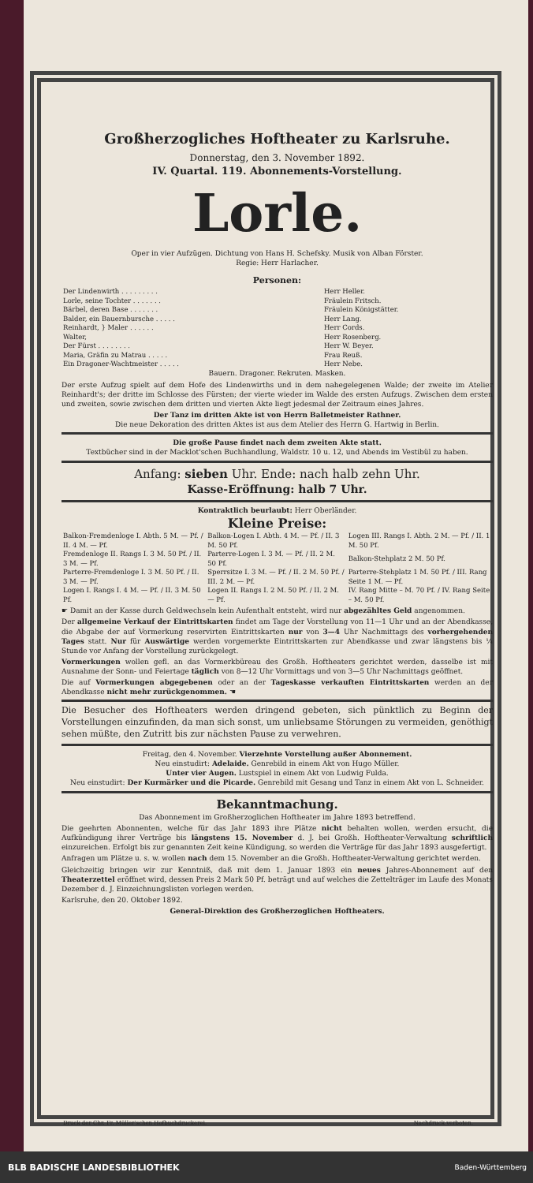Großherzogliches Hoftheater zu Karlsruhe.
Donnerstag, den 3. November 1892.
IV. Quartal. 119. Abonnements-Vorstellung.
Lorle.
Oper in vier Aufzügen. Dichtung von Hans H. Schefsky. Musik von Alban Förster.
Regie: Herr Harlacher.
Personen:
| Der Lindenwirth . . . . . . . . . | Herr Heller. |
| Lorle, seine Tochter . . . . . . . | Fräulein Fritsch. |
| Bärbel, deren Base . . . . . . . | Fräulein Königstätter. |
| Balder, ein Bauernbursche . . . . . | Herr Lang. |
| Reinhardt, } Maler . . . . . . | Herr Cords. |
| Walter, | Herr Rosenberg. |
| Der Fürst . . . . . . . . | Herr W. Beyer. |
| Maria, Gräfin zu Matrau . . . . . | Frau Reuß. |
| Ein Dragoner-Wachtmeister . . . . . | Herr Nebe. |
Bauern. Dragoner. Rekruten. Masken.
Der erste Aufzug spielt auf dem Hofe des Lindenwirths und in dem nahegelegenen Walde; der zweite im Atelier Reinhardt's; der dritte im Schlosse des Fürsten; der vierte wieder im Walde des ersten Aufzugs. Zwischen dem ersten und zweiten, sowie zwischen dem dritten und vierten Akte liegt jedesmal der Zeitraum eines Jahres.
Der Tanz im dritten Akte ist von Herrn Balletmeister Rathner.
Die neue Dekoration des dritten Aktes ist aus dem Atelier des Herrn G. Hartwig in Berlin.
Die große Pause findet nach dem zweiten Akte statt.
Textbücher sind in der Macklot'schen Buchhandlung, Waldstr. 10 u. 12, und Abends im Vestibül zu haben.
Anfang: sieben Uhr. Ende: nach halb zehn Uhr.
Kasse-Eröffnung: halb 7 Uhr.
Kontraktlich beurlaubt: Herr Oberländer.
Kleine Preise:
| Balkon-Fremdenloge I. Abth. 5 M. — Pf. / II. 4 M. — Pf. | Balkon-Logen I. Abth. 4 M. — Pf. / II. 3 M. 50 Pf. | Logen III. Rangs I. Abth. 2 M. — Pf. / II. 1 M. 50 Pf. |
| Fremdenloge II. Rangs I. 3 M. 50 Pf. / II. 3 M. — Pf. | Parterre-Logen I. 3 M. — Pf. / II. 2 M. 50 Pf. | Balkon-Stehplatz 2 M. 50 Pf. |
| Parterre-Fremdenloge I. 3 M. 50 Pf. / II. 3 M. — Pf. | Sperrsitze I. 3 M. — Pf. / II. 2 M. 50 Pf. / III. 2 M. — Pf. | Parterre-Stehplatz 1 M. 50 Pf. / III. Rang Seite 1 M. — Pf. |
| Logen I. Rangs I. 4 M. — Pf. / II. 3 M. 50 Pf. | Logen II. Rangs I. 2 M. 50 Pf. / II. 2 M. — Pf. | IV. Rang Mitte – M. 70 Pf. / IV. Rang Seite – M. 50 Pf. |
☛ Damit an der Kasse durch Geldwechseln kein Aufenthalt entsteht, wird nur abgezähltes Geld angenommen.
Der allgemeine Verkauf der Eintrittskarten findet am Tage der Vorstellung von 11—1 Uhr und an der Abendkasse, die Abgabe der auf Vormerkung reservirten Eintrittskarten nur von 3—4 Uhr Nachmittags des vorhergehenden Tages statt. Nur für Auswärtige werden vorgemerkte Eintrittskarten zur Abendkasse und zwar längstens bis ¼ Stunde vor Anfang der Vorstellung zurückgelegt.
Vormerkungen wollen gefl. an das Vormerkbüreau des Großh. Hoftheaters gerichtet werden, dasselbe ist mit Ausnahme der Sonn- und Feiertage täglich von 8—12 Uhr Vormittags und von 3—5 Uhr Nachmittags geöffnet.
Die auf Vormerkungen abgegebenen oder an der Tageskasse verkauften Eintrittskarten werden an der Abendkasse nicht mehr zurückgenommen. ☚
Die Besucher des Hoftheaters werden dringend gebeten, sich pünktlich zu Beginn der Vorstellungen einzufinden, da man sich sonst, um unliebsame Störungen zu vermeiden, genöthigt sehen müßte, den Zutritt bis zur nächsten Pause zu verwehren.
Freitag, den 4. November. Vierzehnte Vorstellung außer Abonnement.
Neu einstudirt: Adelaide. Genrebild in einem Akt von Hugo Müller.
Unter vier Augen. Lustspiel in einem Akt von Ludwig Fulda.
Neu einstudirt: Der Kurmärker und die Picarde. Genrebild mit Gesang und Tanz in einem Akt von L. Schneider.
Bekanntmachung.
Das Abonnement im Großherzoglichen Hoftheater im Jahre 1893 betreffend.
Die geehrten Abonnenten, welche für das Jahr 1893 ihre Plätze nicht behalten wollen, werden ersucht, die Aufkündigung ihrer Verträge bis längstens 15. November d. J. bei Großh. Hoftheater-Verwaltung schriftlich einzureichen. Erfolgt bis zur genannten Zeit keine Kündigung, so werden die Verträge für das Jahr 1893 ausgefertigt.
Anfragen um Plätze u. s. w. wollen nach dem 15. November an die Großh. Hoftheater-Verwaltung gerichtet werden.
Gleichzeitig bringen wir zur Kenntniß, daß mit dem 1. Januar 1893 ein neues Jahres-Abonnement auf den Theaterzettel eröffnet wird, dessen Preis 2 Mark 50 Pf. beträgt und auf welches die Zettelträger im Laufe des Monats Dezember d. J. Einzeichnungslisten vorlegen werden.
Karlsruhe, den 20. Oktober 1892.
General-Direktion des Großherzoglichen Hoftheaters.
Druck der Chr. Fr. Müller'schen Hofbuchdruckerei. Nachdruck verboten.
BLB BADISCHE LANDESBIBLIOTHEK Baden-Württemberg